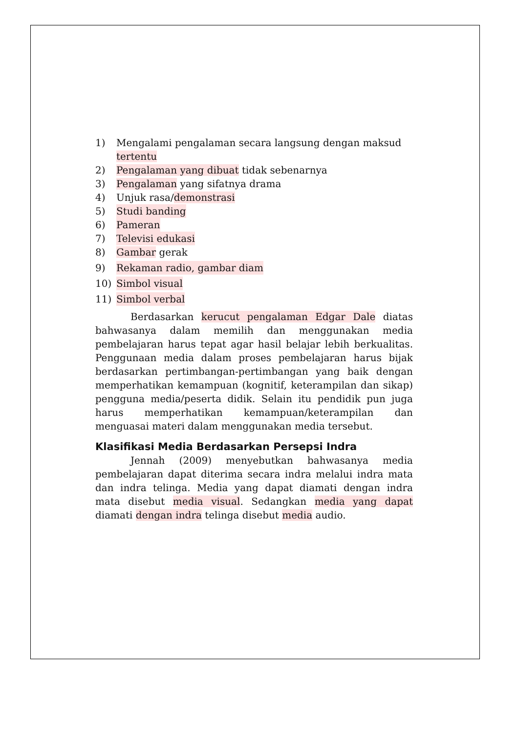1) Mengalami pengalaman secara langsung dengan maksud tertentu
2) Pengalaman yang dibuat tidak sebenarnya
3) Pengalaman yang sifatnya drama
4) Unjuk rasa/demonstrasi
5) Studi banding
6) Pameran
7) Televisi edukasi
8) Gambar gerak
9) Rekaman radio, gambar diam
10) Simbol visual
11) Simbol verbal
Berdasarkan kerucut pengalaman Edgar Dale diatas bahwasanya dalam memilih dan menggunakan media pembelajaran harus tepat agar hasil belajar lebih berkualitas. Penggunaan media dalam proses pembelajaran harus bijak berdasarkan pertimbangan-pertimbangan yang baik dengan memperhatikan kemampuan (kognitif, keterampilan dan sikap) pengguna media/peserta didik. Selain itu pendidik pun juga harus memperhatikan kemampuan/keterampilan dan menguasai materi dalam menggunakan media tersebut.
Klasifikasi Media Berdasarkan Persepsi Indra
Jennah (2009) menyebutkan bahwasanya media pembelajaran dapat diterima secara indra melalui indra mata dan indra telinga. Media yang dapat diamati dengan indra mata disebut media visual. Sedangkan media yang dapat diamati dengan indra telinga disebut media audio.